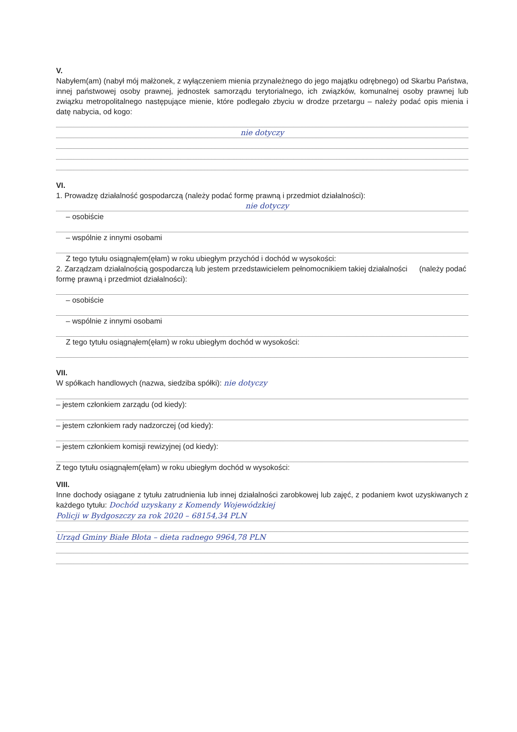V.
Nabyłem(am) (nabył mój małżonek, z wyłączeniem mienia przynależnego do jego majątku odrębnego) od Skarbu Państwa, innej państwowej osoby prawnej, jednostek samorządu terytorialnego, ich związków, komunalnej osoby prawnej lub związku metropolitalnego następujące mienie, które podlegało zbyciu w drodze przetargu – należy podać opis mienia i datę nabycia, od kogo:
nie dotyczy
VI.
1. Prowadzę działalność gospodarczą (należy podać formę prawną i przedmiot działalności):
nie dotyczy
– osobiście
– wspólnie z innymi osobami
Z tego tytułu osiągnąłem(ęłam) w roku ubiegłym przychód i dochód w wysokości:
2. Zarządzam działalnością gospodarczą lub jestem przedstawicielem pełnomocnikiem takiej działalności (należy podać formę prawną i przedmiot działalności):
– osobiście
– wspólnie z innymi osobami
Z tego tytułu osiągnąłem(ęłam) w roku ubiegłym dochód w wysokości:
VII.
W spółkach handlowych (nazwa, siedziba spółki): nie dotyczy
– jestem członkiem zarządu (od kiedy):
– jestem członkiem rady nadzorczej (od kiedy):
– jestem członkiem komisji rewizyjnej (od kiedy):
Z tego tytułu osiągnąłem(ęłam) w roku ubiegłym dochód w wysokości:
VIII.
Inne dochody osiągane z tytułu zatrudnienia lub innej działalności zarobkowej lub zajęć, z podaniem kwot uzyskiwanych z każdego tytułu: Dochód uzyskany z Komendy Wojewódzkiej
Policji w Bydgoszczy za rok 2020 – 68154,34 PLN
Urząd Gminy Białe Błota – dieta radnego 9964,78 PLN